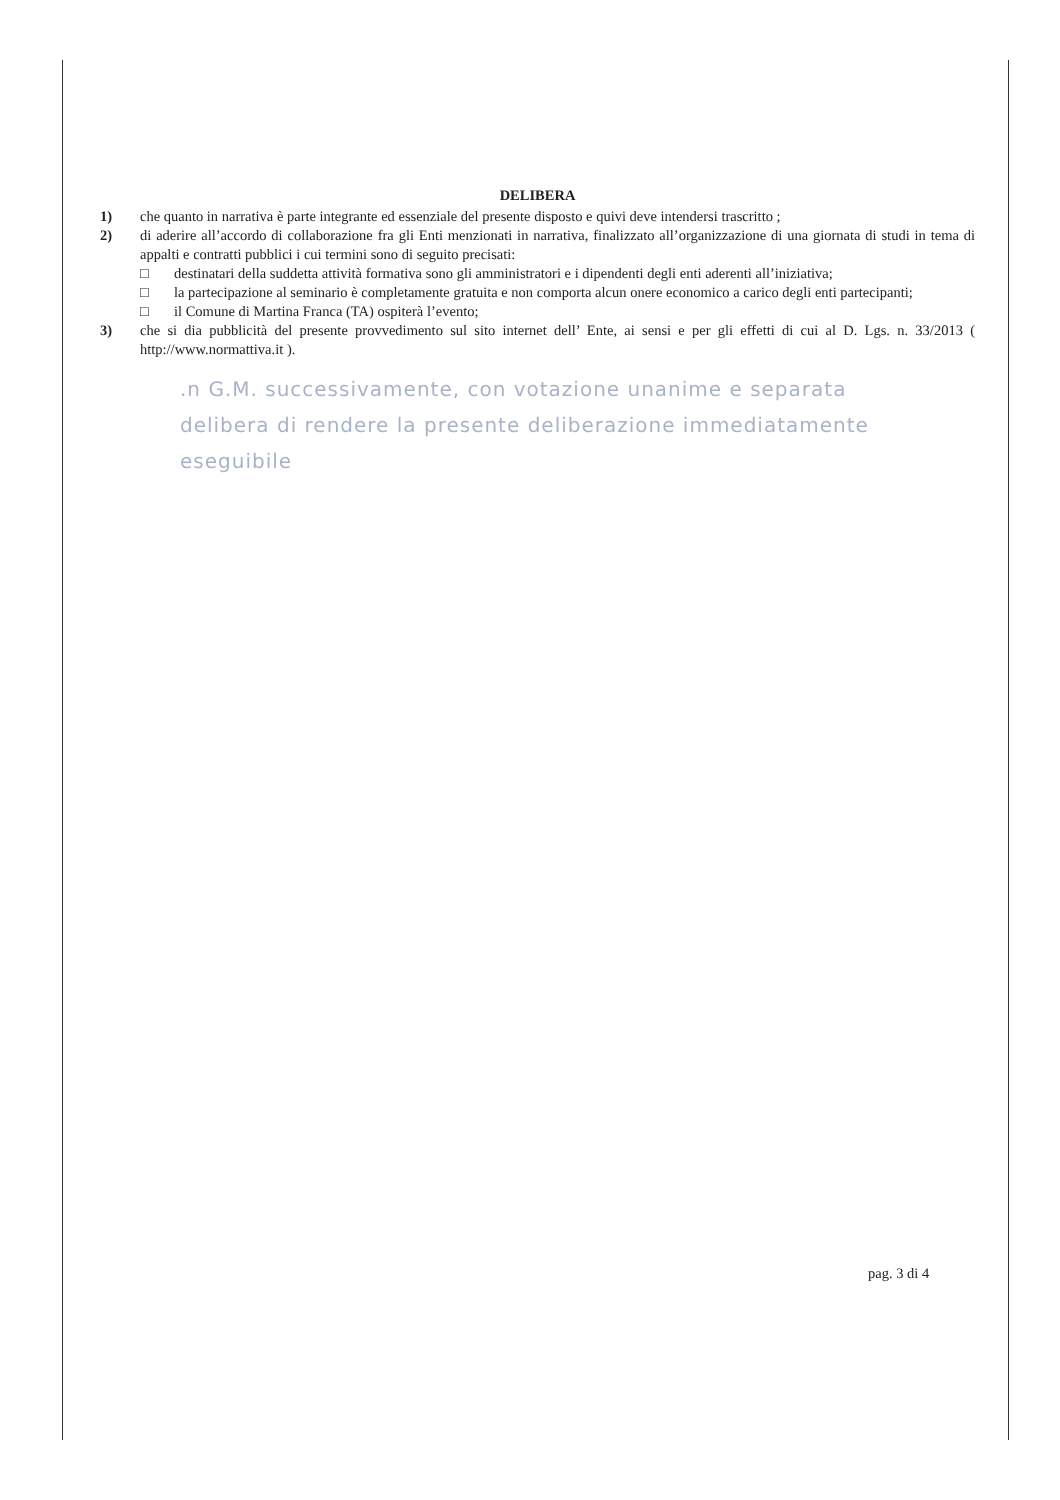DELIBERA
1) che quanto in narrativa è parte integrante ed essenziale del presente disposto e quivi deve intendersi trascritto ;
2) di aderire all’accordo di collaborazione fra gli Enti menzionati in narrativa, finalizzato all’organizzazione di una giornata di studi in tema di appalti e contratti pubblici i cui termini sono di seguito precisati:
□ destinatari della suddetta attività formativa sono gli amministratori e i dipendenti degli enti aderenti all’iniziativa;
□ la partecipazione al seminario è completamente gratuita e non comporta alcun onere economico a carico degli enti partecipanti;
□ il Comune di Martina Franca (TA) ospiterà l’evento;
3) che si dia pubblicità del presente provvedimento sul sito internet dell’ Ente, ai sensi e per gli effetti di cui al D. Lgs. n. 33/2013 ( http://www.normattiva.it ).
.n G.M. successivamente, con votazione unanime e separata
delibera di rendere la presente deliberazione immediatamente
eseguibile
pag. 3 di 4